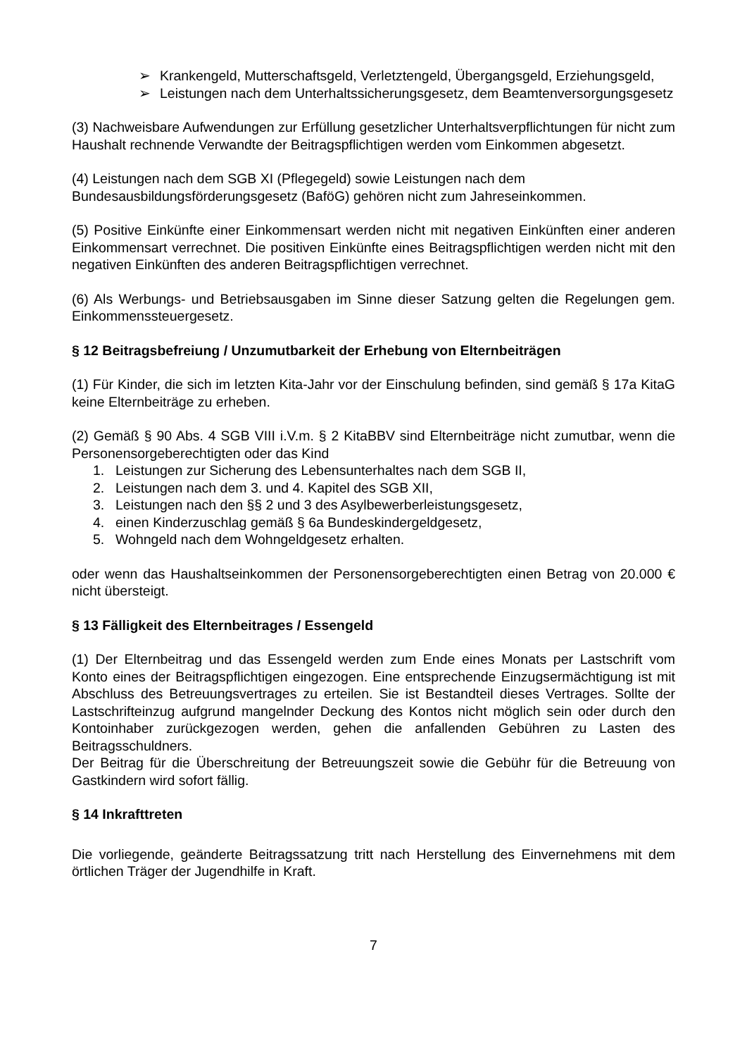➢ Krankengeld, Mutterschaftsgeld, Verletztengeld, Übergangsgeld, Erziehungsgeld,
➢ Leistungen nach dem Unterhaltssicherungsgesetz, dem Beamtenversorgungsgesetz
(3) Nachweisbare Aufwendungen zur Erfüllung gesetzlicher Unterhaltsverpflichtungen für nicht zum Haushalt rechnende Verwandte der Beitragspflichtigen werden vom Einkommen abgesetzt.
(4) Leistungen nach dem SGB XI (Pflegegeld) sowie Leistungen nach dem
Bundesausbildungsförderungsgesetz (BaföG) gehören nicht zum Jahreseinkommen.
(5) Positive Einkünfte einer Einkommensart werden nicht mit negativen Einkünften einer anderen Einkommensart verrechnet. Die positiven Einkünfte eines Beitragspflichtigen werden nicht mit den negativen Einkünften des anderen Beitragspflichtigen verrechnet.
(6) Als Werbungs- und Betriebsausgaben im Sinne dieser Satzung gelten die Regelungen gem. Einkommenssteuergesetz.
§ 12 Beitragsbefreiung / Unzumutbarkeit der Erhebung von Elternbeiträgen
(1) Für Kinder, die sich im letzten Kita-Jahr vor der Einschulung befinden, sind gemäß § 17a KitaG keine Elternbeiträge zu erheben.
(2) Gemäß § 90 Abs. 4 SGB VIII i.V.m. § 2 KitaBBV sind Elternbeiträge nicht zumutbar, wenn die Personensorgeberechtigten oder das Kind
1. Leistungen zur Sicherung des Lebensunterhaltes nach dem SGB II,
2. Leistungen nach dem 3. und 4. Kapitel des SGB XII,
3. Leistungen nach den §§ 2 und 3 des Asylbewerberleistungsgesetz,
4. einen Kinderzuschlag gemäß § 6a Bundeskindergeldgesetz,
5. Wohngeld nach dem Wohngeldgesetz erhalten.
oder wenn das Haushaltseinkommen der Personensorgeberechtigten einen Betrag von 20.000 € nicht übersteigt.
§ 13 Fälligkeit des Elternbeitrages / Essengeld
(1) Der Elternbeitrag und das Essengeld werden zum Ende eines Monats per Lastschrift vom Konto eines der Beitragspflichtigen eingezogen. Eine entsprechende Einzugsermächtigung ist mit Abschluss des Betreuungsvertrages zu erteilen. Sie ist Bestandteil dieses Vertrages. Sollte der Lastschrifteinzug aufgrund mangelnder Deckung des Kontos nicht möglich sein oder durch den Kontoinhaber zurückgezogen werden, gehen die anfallenden Gebühren zu Lasten des Beitragsschuldners.
Der Beitrag für die Überschreitung der Betreuungszeit sowie die Gebühr für die Betreuung von Gastkindern wird sofort fällig.
§ 14 Inkrafttreten
Die vorliegende, geänderte Beitragssatzung tritt nach Herstellung des Einvernehmens mit dem örtlichen Träger der Jugendhilfe in Kraft.
7